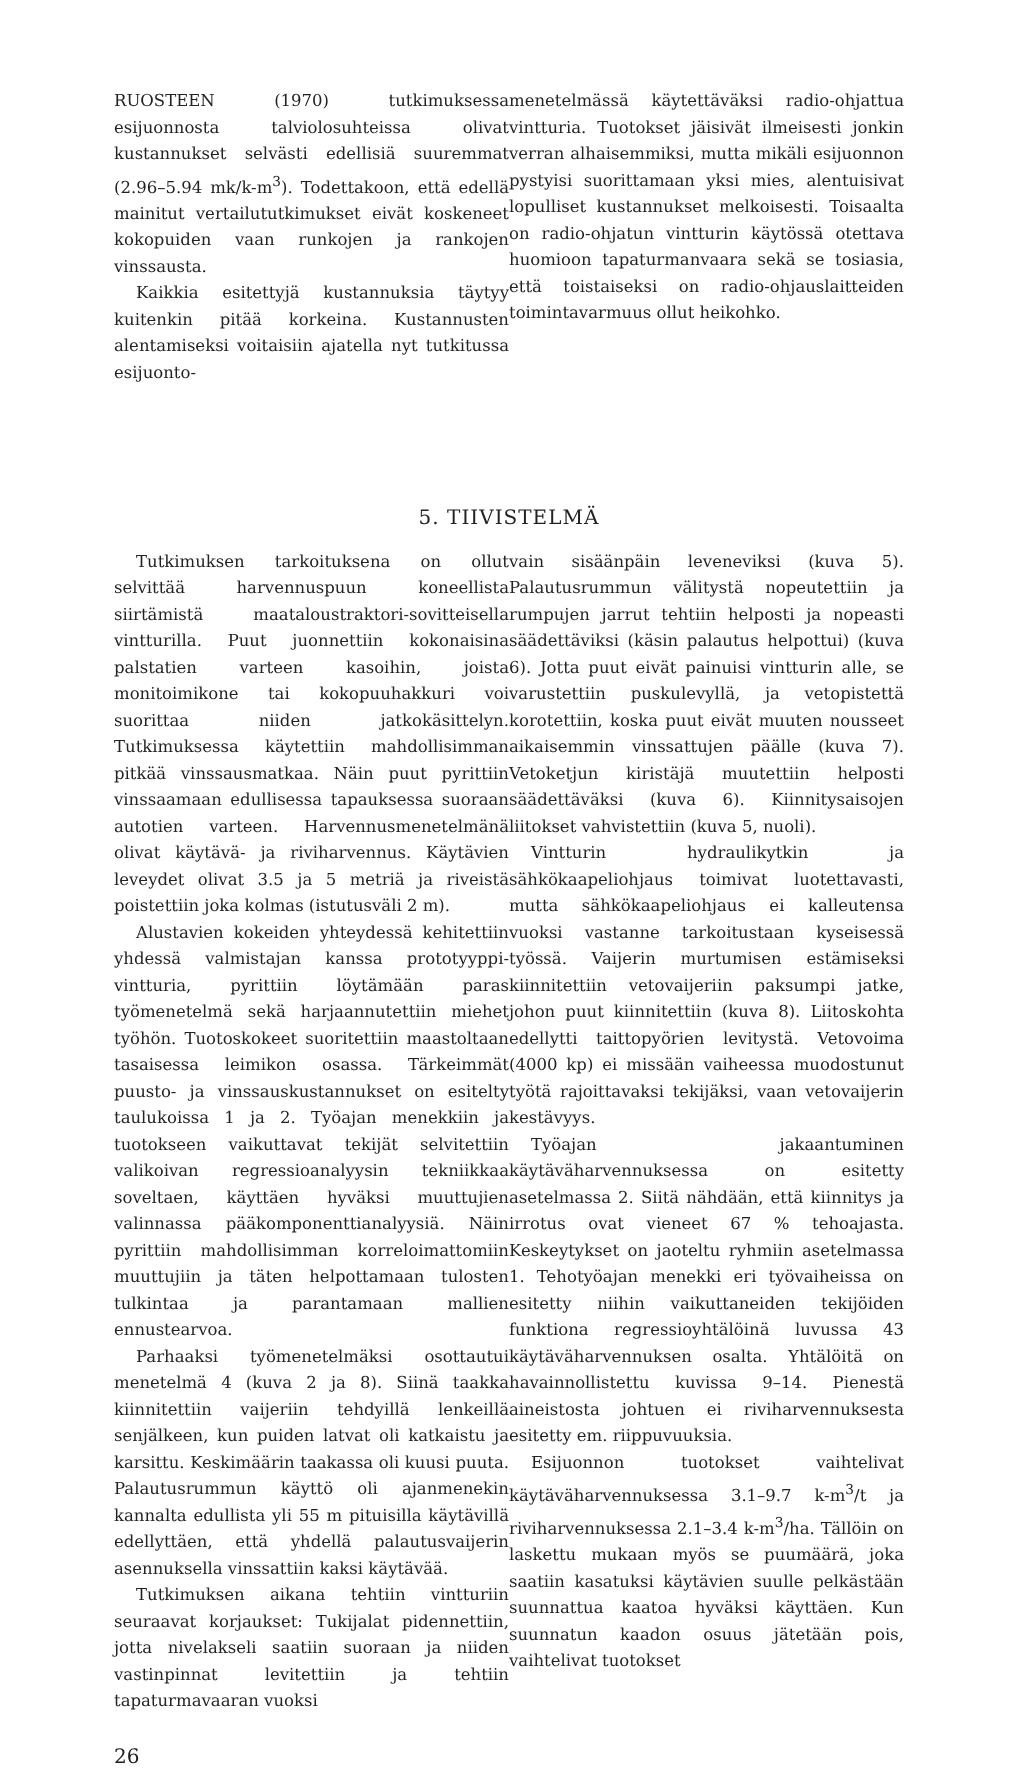RUOSTEEN (1970) tutkimuksessa esijuonnosta talviolosuhteissa olivat kustannukset selvästi edellisiä suuremmat (2.96–5.94 mk/k-m<sup>3</sup>). Todettakoon, että edellä mainitut vertailututkimukset eivät koskeneet kokopuiden vaan runkojen ja rankojen vinssausta.
Kaikkia esitettyjä kustannuksia täytyy kuitenkin pitää korkeina. Kustannusten alentamiseksi voitaisiin ajatella nyt tutkitussa esijuonto-
menetelmässä käytettäväksi radio-ohjattua vintturia. Tuotokset jäisivät ilmeisesti jonkin verran alhaisemmiksi, mutta mikäli esijuonnon pystyisi suorittamaan yksi mies, alentuisivat lopulliset kustannukset melkoisesti. Toisaalta on radio-ohjatun vintturin käytössä otettava huomioon tapaturmanvaara sekä se tosiasia, että toistaiseksi on radio-ohjauslaitteiden toimintavarmuus ollut heikohko.
5. TIIVISTELMÄ
Tutkimuksen tarkoituksena on ollut selvittää harvennuspuun koneellista siirtämistä maataloustraktori-sovitteisella vintturilla. Puut juonnettiin kokonaisina palstatien varteen kasoihin, joista monitoimikone tai kokopuuhakkuri voi suorittaa niiden jatkokäsittelyn. Tutkimuksessa käytettiin mahdollisimman pitkää vinssausmatkaa. Näin puut pyrittiin vinssaamaan edullisessa tapauksessa suoraan autotien varteen. Harvennusmenetelmänä olivat käytävä- ja riviharvennus. Käytävien leveydet olivat 3.5 ja 5 metriä ja riveistä poistettiin joka kolmas (istutusväli 2 m).
Alustavien kokeiden yhteydessä kehitettiin yhdessä valmistajan kanssa prototyyppi-vintturia, pyrittiin löytämään paras työmenetelmä sekä harjaannutettiin miehet työhön. Tuotoskokeet suoritettiin maastoltaan tasaisessa leimikon osassa. Tärkeimmät puusto- ja vinssauskustannukset on esitelty taulukoissa 1 ja 2. Työajan menekkiin ja tuotokseen vaikuttavat tekijät selvitettiin valikoivan regressioanalyysin tekniikkaa soveltaen, käyttäen hyväksi muuttujien valinnassa pääkomponenttianalyysiä. Näin pyrittiin mahdollisimman korreloimattomiin muuttujiin ja täten helpottamaan tulosten tulkintaa ja parantamaan mallien ennustearvoa.
Parhaaksi työmenetelmäksi osottautui menetelmä 4 (kuva 2 ja 8). Siinä taakka kiinnitettiin vaijeriin tehdyillä lenkeillä senjälkeen, kun puiden latvat oli katkaistu ja karsittu. Keskimäärin taakassa oli kuusi puuta. Palautusrummun käyttö oli ajanmenekin kannalta edullista yli 55 m pituisilla käytävillä edellyttäen, että yhdellä palautusvaijerin asennuksella vinssattiin kaksi käytävää.
Tutkimuksen aikana tehtiin vintturiin seuraavat korjaukset: Tukijalat pidennettiin, jotta nivelakseli saatiin suoraan ja niiden vastinpinnat levitettiin ja tehtiin tapaturmavaaran vuoksi
vain sisäänpäin leveneviksi (kuva 5). Palautusrummun välitystä nopeutettiin ja rumpujen jarrut tehtiin helposti ja nopeasti säädettäviksi (käsin palautus helpottui) (kuva 6). Jotta puut eivät painuisi vintturin alle, se varustettiin puskulevyllä, ja vetopistettä korotettiin, koska puut eivät muuten nousseet aikaisemmin vinssattujen päälle (kuva 7). Vetoketjun kiristäjä muutettiin helposti säädettäväksi (kuva 6). Kiinnitysaisojen liitokset vahvistettiin (kuva 5, nuoli).
Vintturin hydraulikytkin ja sähkökaapeliohjaus toimivat luotettavasti, mutta sähkökaapeliohjaus ei kalleutensa vuoksi vastanne tarkoitustaan kyseisessä työssä. Vaijerin murtumisen estämiseksi kiinnitettiin vetovaijeriin paksumpi jatke, johon puut kiinnitettiin (kuva 8). Liitoskohta edellytti taittopyörien levitystä. Vetovoima (4000 kp) ei missään vaiheessa muodostunut työtä rajoittavaksi tekijäksi, vaan vetovaijerin kestävyys.
Työajan jakaantuminen käytäväharvennuksessa on esitetty asetelmassa 2. Siitä nähdään, että kiinnitys ja irrotus ovat vieneet 67 % tehoajasta. Keskeytykset on jaoteltu ryhmiin asetelmassa 1. Tehotyöajan menekki eri työvaiheissa on esitetty niihin vaikuttaneiden tekijöiden funktiona regressioyhtälöinä luvussa 43 käytäväharvennuksen osalta. Yhtälöitä on havainnollistettu kuvissa 9–14. Pienestä aineistosta johtuen ei riviharvennuksesta esitetty em. riippuvuuksia.
Esijuonnon tuotokset vaihtelivat käytäväharvennuksessa 3.1–9.7 k-m<sup>3</sup>/t ja riviharvennuksessa 2.1–3.4 k-m<sup>3</sup>/ha. Tällöin on laskettu mukaan myös se puumäärä, joka saatiin kasatuksi käytävien suulle pelkästään suunnattua kaatoa hyväksi käyttäen. Kun suunnatun kaadon osuus jätetään pois, vaihtelivat tuotokset
26